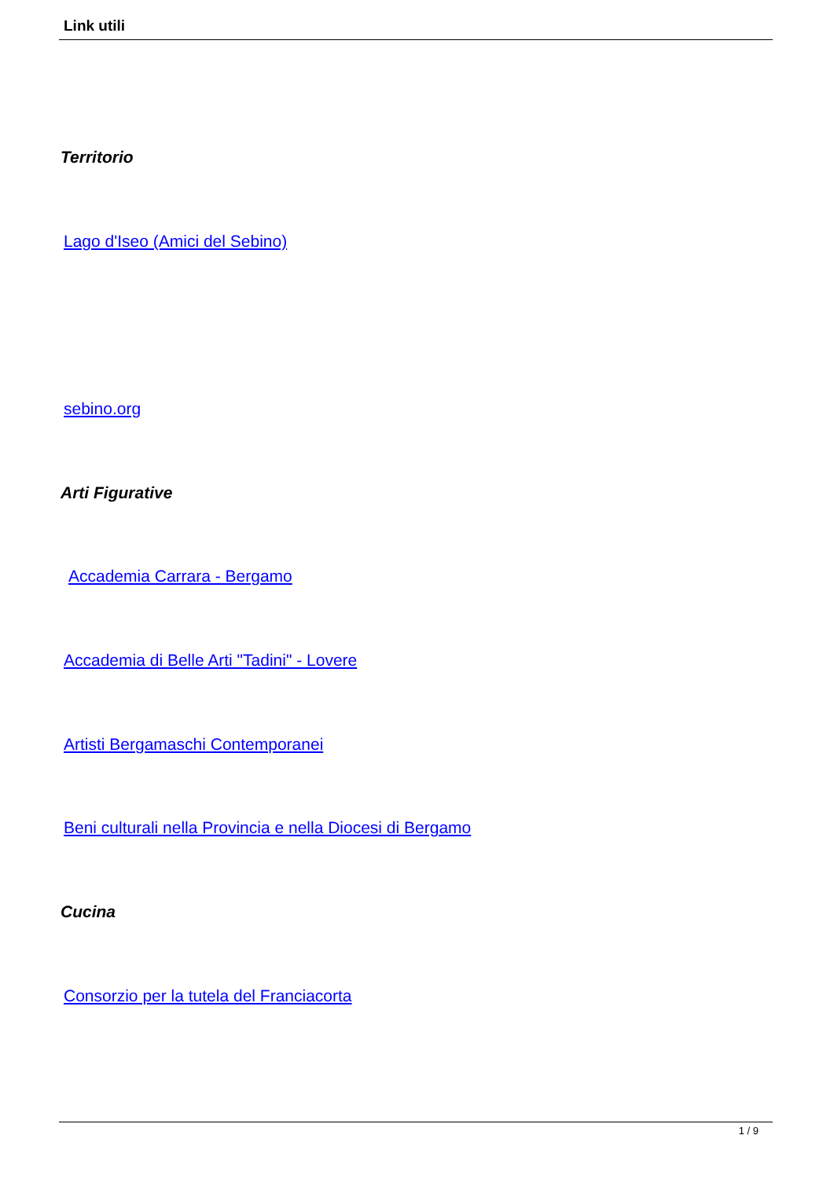Link utili
Territorio
Lago d'Iseo (Amici del Sebino)
sebino.org
Arti Figurative
Accademia Carrara - Bergamo
Accademia di Belle Arti "Tadini" - Lovere
Artisti Bergamaschi Contemporanei
Beni culturali nella Provincia e nella Diocesi di Bergamo
Cucina
Consorzio per la tutela del Franciacorta
1 / 9